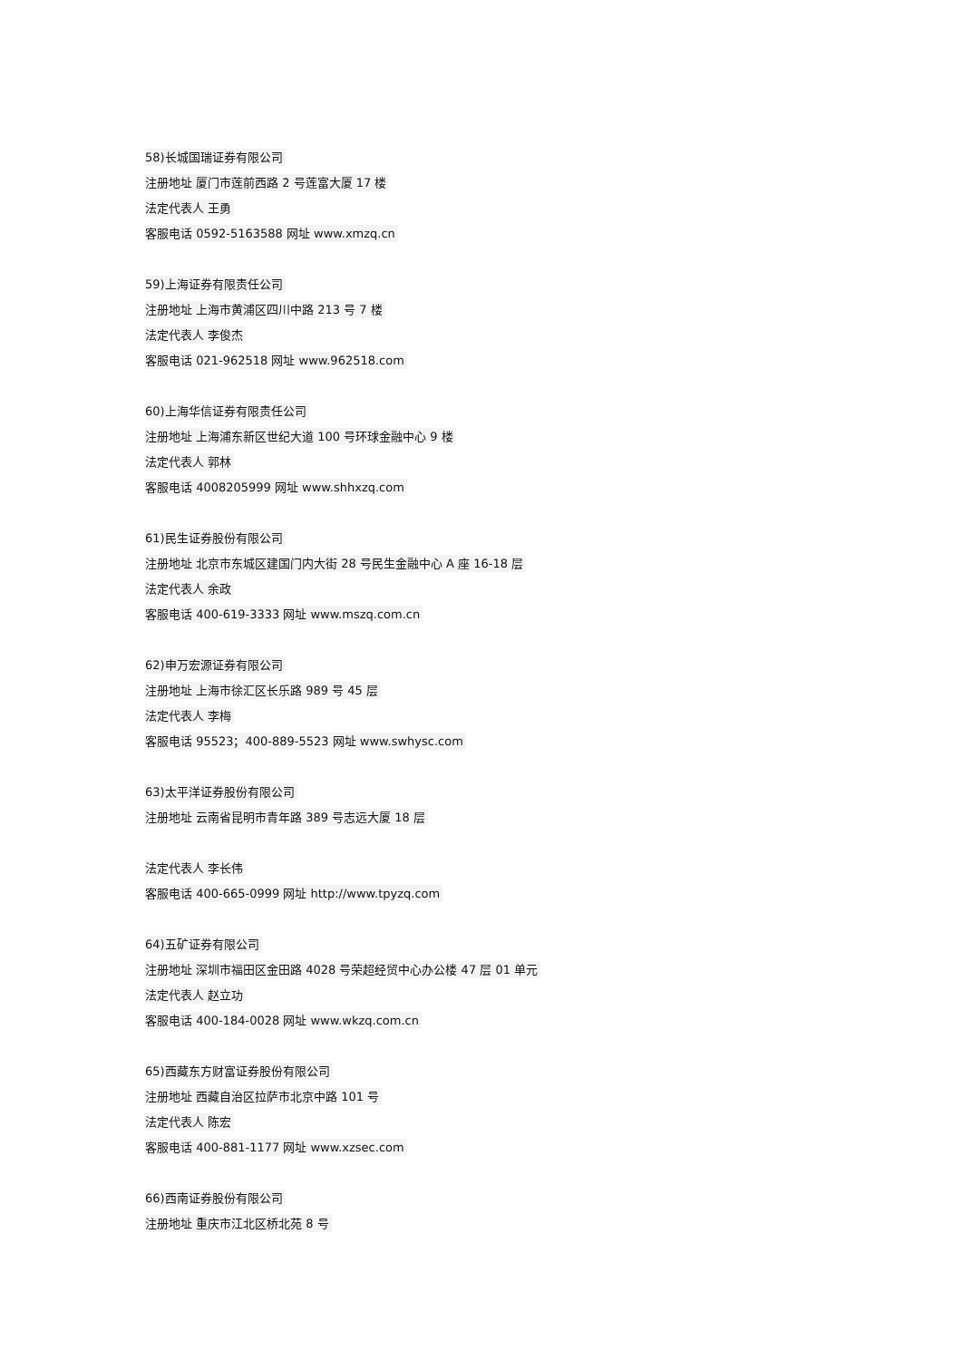58)长城国瑞证券有限公司
注册地址 厦门市莲前西路 2 号莲富大厦 17 楼
法定代表人 王勇
客服电话 0592-5163588 网址 www.xmzq.cn
59)上海证券有限责任公司
注册地址 上海市黄浦区四川中路 213 号 7 楼
法定代表人 李俊杰
客服电话 021-962518 网址 www.962518.com
60)上海华信证券有限责任公司
注册地址 上海浦东新区世纪大道 100 号环球金融中心 9 楼
法定代表人 郭林
客服电话 4008205999 网址 www.shhxzq.com
61)民生证券股份有限公司
注册地址 北京市东城区建国门内大街 28 号民生金融中心 A 座 16-18 层
法定代表人 余政
客服电话 400-619-3333 网址 www.mszq.com.cn
62)申万宏源证券有限公司
注册地址 上海市徐汇区长乐路 989 号 45 层
法定代表人 李梅
客服电话 95523；400-889-5523 网址 www.swhysc.com
63)太平洋证券股份有限公司
注册地址 云南省昆明市青年路 389 号志远大厦 18 层
法定代表人 李长伟
客服电话 400-665-0999 网址 http://www.tpyzq.com
64)五矿证券有限公司
注册地址 深圳市福田区金田路 4028 号荣超经贸中心办公楼 47 层 01 单元
法定代表人 赵立功
客服电话 400-184-0028 网址 www.wkzq.com.cn
65)西藏东方财富证券股份有限公司
注册地址 西藏自治区拉萨市北京中路 101 号
法定代表人 陈宏
客服电话 400-881-1177 网址 www.xzsec.com
66)西南证券股份有限公司
注册地址 重庆市江北区桥北苑 8 号